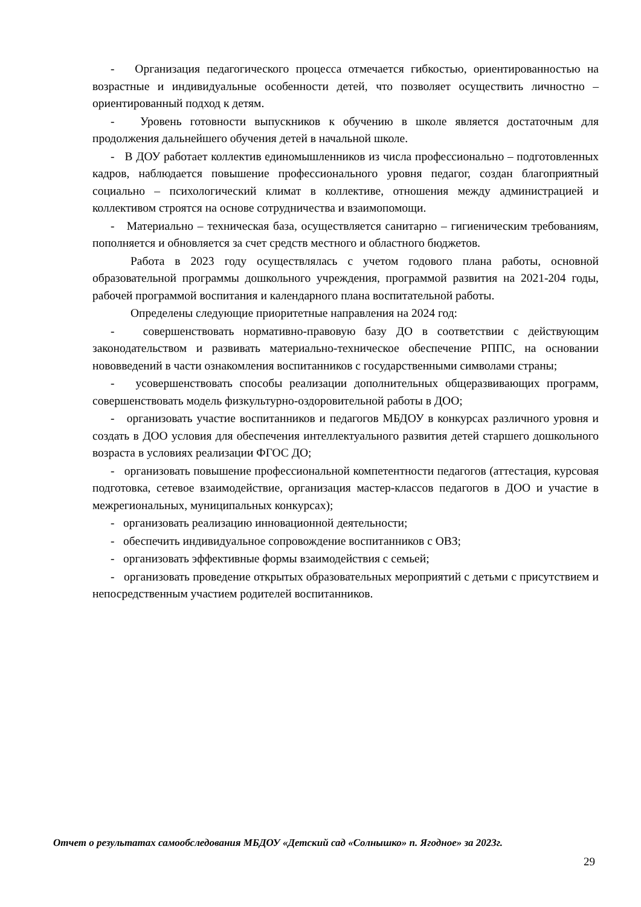- Организация педагогического процесса отмечается гибкостью, ориентированностью на возрастные и индивидуальные особенности детей, что позволяет осуществить личностно – ориентированный подход к детям.
- Уровень готовности выпускников к обучению в школе является достаточным для продолжения дальнейшего обучения детей в начальной школе.
- В ДОУ работает коллектив единомышленников из числа профессионально – подготовленных кадров, наблюдается повышение профессионального уровня педагог, создан благоприятный социально – психологический климат в коллективе, отношения между администрацией и коллективом строятся на основе сотрудничества и взаимопомощи.
- Материально – техническая база, осуществляется санитарно – гигиеническим требованиям, пополняется и обновляется за счет средств местного и областного бюджетов.
Работа в 2023 году осуществлялась с учетом годового плана работы, основной образовательной программы дошкольного учреждения, программой развития на 2021-204 годы, рабочей программой воспитания и календарного плана воспитательной работы.
Определены следующие приоритетные направления на 2024 год:
- совершенствовать нормативно-правовую базу ДО в соответствии с действующим законодательством и развивать материально-техническое обеспечение РППС, на основании нововведений в части ознакомления воспитанников с государственными символами страны;
- усовершенствовать способы реализации дополнительных общеразвивающих программ, совершенствовать модель физкультурно-оздоровительной работы в ДОО;
- организовать участие воспитанников и педагогов МБДОУ в конкурсах различного уровня и создать в ДОО условия для обеспечения интеллектуального развития детей старшего дошкольного возраста в условиях реализации ФГОС ДО;
- организовать повышение профессиональной компетентности педагогов (аттестация, курсовая подготовка, сетевое взаимодействие, организация мастер-классов педагогов в ДОО и участие в межрегиональных, муниципальных конкурсах);
- организовать реализацию инновационной деятельности;
- обеспечить индивидуальное сопровождение воспитанников с ОВЗ;
- организовать эффективные формы взаимодействия с семьей;
- организовать проведение открытых образовательных мероприятий с детьми с присутствием и непосредственным участием родителей воспитанников.
Отчет о результатах самообследования МБДОУ «Детский сад «Солнышко» п. Ягодное» за 2023г.
29